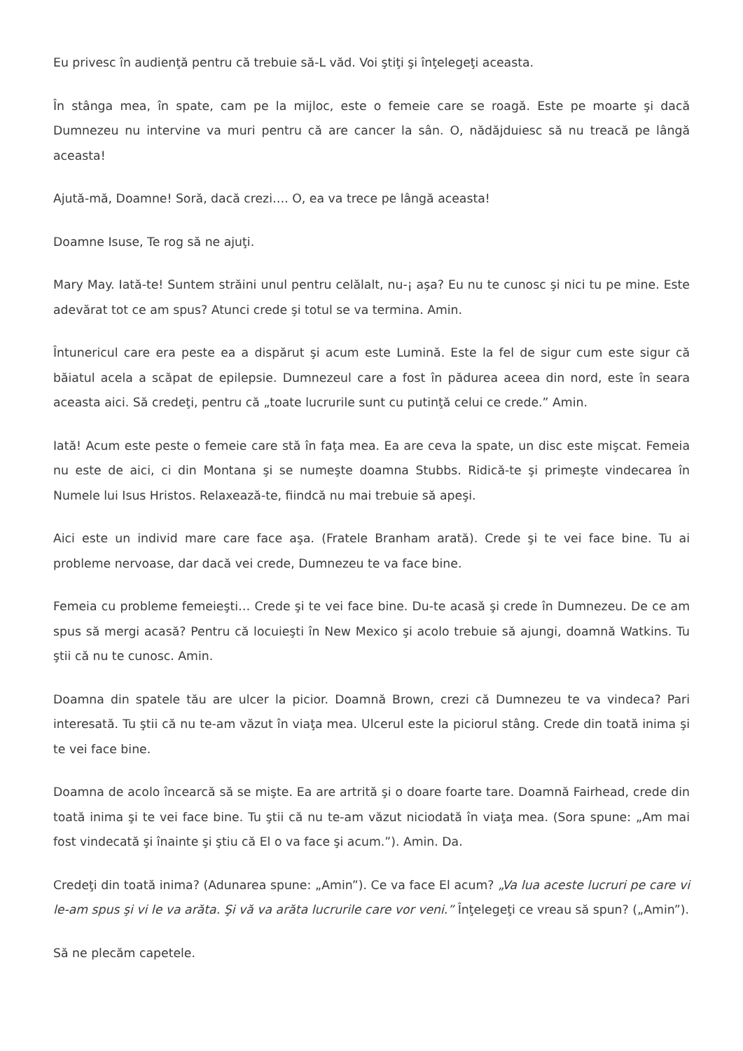Eu privesc în audienţă pentru că trebuie să-L văd. Voi ştiţi şi înţelegeţi aceasta.
În stânga mea, în spate, cam pe la mijloc, este o femeie care se roagă. Este pe moarte şi dacă Dumnezeu nu intervine va muri pentru că are cancer la sân. O, nădăjduiesc să nu treacă pe lângă aceasta!
Ajută-mă, Doamne! Soră, dacă crezi…. O, ea va trece pe lângă aceasta!
Doamne Isuse, Te rog să ne ajuţi.
Mary May. Iată-te! Suntem străini unul pentru celălalt, nu-¡ aşa? Eu nu te cunosc şi nici tu pe mine. Este adevărat tot ce am spus? Atunci crede şi totul se va termina. Amin.
Întunericul care era peste ea a dispărut şi acum este Lumină. Este la fel de sigur cum este sigur că băiatul acela a scăpat de epilepsie. Dumnezeul care a fost în pădurea aceea din nord, este în seara aceasta aici. Să credeţi, pentru că „toate lucrurile sunt cu putinţă celui ce crede.” Amin.
Iată! Acum este peste o femeie care stă în faţa mea. Ea are ceva la spate, un disc este mişcat. Femeia nu este de aici, ci din Montana şi se numeşte doamna Stubbs. Ridică-te şi primeşte vindecarea în Numele lui Isus Hristos. Relaxează-te, fiindcă nu mai trebuie să apeşi.
Aici este un individ mare care face aşa. (Fratele Branham arată). Crede şi te vei face bine. Tu ai probleme nervoase, dar dacă vei crede, Dumnezeu te va face bine.
Femeia cu probleme femeieşti… Crede şi te vei face bine. Du-te acasă şi crede în Dumnezeu. De ce am spus să mergi acasă? Pentru că locuieşti în New Mexico şi acolo trebuie să ajungi, doamnă Watkins. Tu ştii că nu te cunosc. Amin.
Doamna din spatele tău are ulcer la picior. Doamnă Brown, crezi că Dumnezeu te va vindeca? Pari interesată. Tu ştii că nu te-am văzut în viaţa mea. Ulcerul este la piciorul stâng. Crede din toată inima şi te vei face bine.
Doamna de acolo încearcă să se mişte. Ea are artrită şi o doare foarte tare. Doamnă Fairhead, crede din toată inima şi te vei face bine. Tu ştii că nu te-am văzut niciodată în viaţa mea. (Sora spune: „Am mai fost vindecată şi înainte şi ştiu că El o va face şi acum.”). Amin. Da.
Credeţi din toată inima? (Adunarea spune: „Amin”). Ce va face El acum? „Va lua aceste lucruri pe care vi le-am spus şi vi le va arăta. Şi vă va arăta lucrurile care vor veni.” Înţelegeţi ce vreau să spun? („Amin”).
Să ne plecăm capetele.